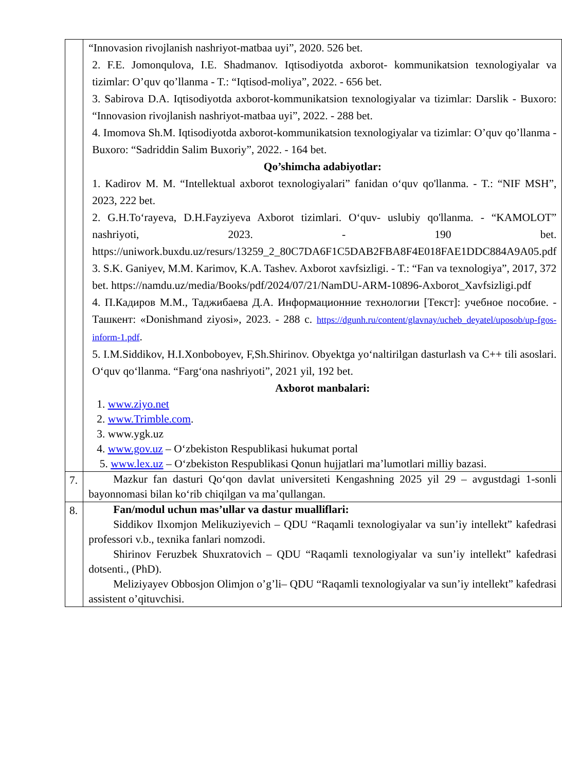| | “Innovasion rivojlanish nashriyot-matbaa uyi”, 2020. 526 bet. 2. F.E. Jomonqulova, I.E. Shadmanov. Iqtisodiyotda axborot- kommunikatsion texnologiyalar va tizimlar: O’quv qo’llanma - T.: “Iqtisod-moliya”, 2022. - 656 bet. 3. Sabirova D.A. Iqtisodiyotda axborot-kommunikatsion texnologiyalar va tizimlar: Darslik - Buxoro: “Innovasion rivojlanish nashriyot-matbaa uyi”, 2022. - 288 bet. 4. Imomova Sh.M. Iqtisodiyotda axborot-kommunikatsion texnologiyalar va tizimlar: O’quv qo’llanma - Buxoro: “Sadriddin Salim Buxoriy”, 2022. - 164 bet. Qo’shimcha adabiyotlar: 1. Kadirov M. M. “Intellektual axborot texnologiyalari” fanidan o‘quv qo'llanma. - T.: “NIF MSH”, 2023, 222 bet. 2. G.H.To‘rayeva, D.H.Fayziyeva Axborot tizimlari. O‘quv- uslubiy qo'llanma. - “KAMOLOT” nashriyoti, 2023. - 190 bet. https://uniwork.buxdu.uz/resurs/13259_2_80C7DA6F1C5DAB2FBA8F4E018FAE1DDC884A9A05.pdf 3. S.K. Ganiyev, M.M. Karimov, K.A. Tashev. Axborot xavfsizligi. - T.: “Fan va texnologiya”, 2017, 372 bet. https://namdu.uz/media/Books/pdf/2024/07/21/NamDU-ARM-10896-Axborot_Xavfsizligi.pdf 4. П.Кадиров М.М., Таджибаева Д.А. Информационние технологии [Текст]: учебное пособие. - Ташкент: «Donishmand ziyosi», 2023. - 288 с. https://dgunh.ru/content/glavnay/ucheb_deyatel/uposob/up-fgos-inform-1.pdf . 5. I.M.Siddikov, H.I.Xonboboyev, F,Sh.Shirinov. Obyektga yo‘naltirilgan dasturlash va C++ tili asoslari. O‘quv qo‘llanma. “Farg‘ona nashriyoti”, 2021 yil, 192 bet. Axborot manbalari: 1. www.ziyo.net 2. www.Trimble.com . 3. www.ygk.uz 4. www.gov.uz – O‘zbekiston Respublikasi hukumat portal 5. www.lex.uz – O‘zbekiston Respublikasi Qonun hujjatlari ma’lumotlari milliy bazasi. |
| 7. | Mazkur fan dasturi Qo‘qon davlat universiteti Kengashning 2025 yil 29 – avgustdagi 1-sonli bayonnomasi bilan ko‘rib chiqilgan va ma’qullangan. |
| 8. | Fan/modul uchun mas’ullar va dastur mualliflari: Siddikov Ilxomjon Melikuziyevich – QDU “Raqamli texnologiyalar va sun’iy intellekt” kafedrasi professori v.b., texnika fanlari nomzodi. Shirinov Feruzbek Shuxratovich – QDU “Raqamli texnologiyalar va sun’iy intellekt” kafedrasi dotsenti., (PhD). Meliziyayev Obbosjon Olimjon o’g’li– QDU “Raqamli texnologiyalar va sun’iy intellekt” kafedrasi assistent o’qituvchisi. |